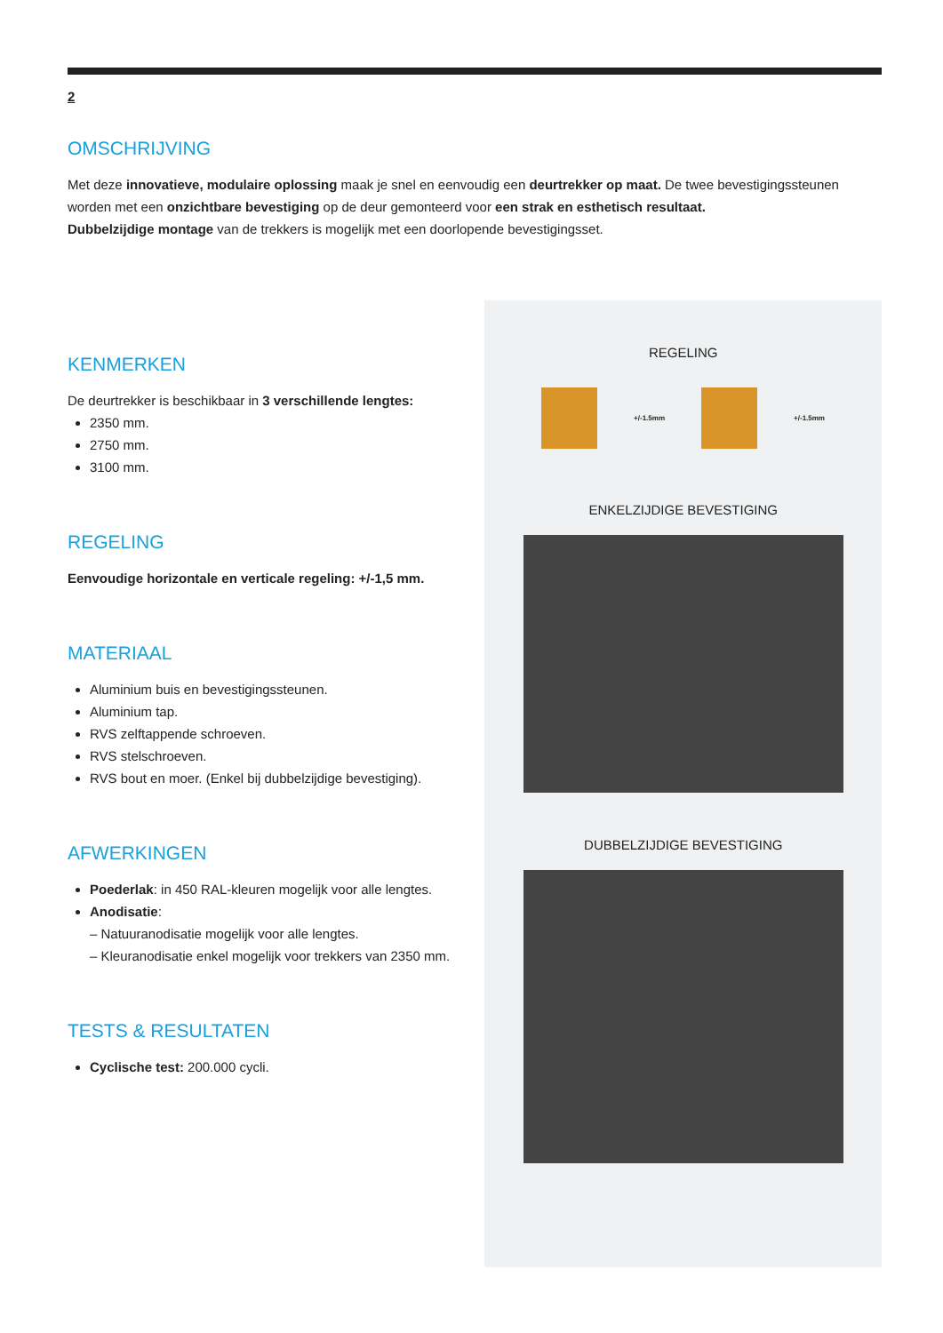2
OMSCHRIJVING
Met deze innovatieve, modulaire oplossing maak je snel en eenvoudig een deurtrekker op maat. De twee bevestigingssteunen worden met een onzichtbare bevestiging op de deur gemonteerd voor een strak en esthetisch resultaat.
Dubbelzijdige montage van de trekkers is mogelijk met een doorlopende bevestigingsset.
KENMERKEN
De deurtrekker is beschikbaar in 3 verschillende lengtes:
2350 mm.
2750 mm.
3100 mm.
REGELING
Eenvoudige horizontale en verticale regeling: +/-1,5 mm.
MATERIAAL
Aluminium buis en bevestigingssteunen.
Aluminium tap.
RVS zelftappende schroeven.
RVS stelschroeven.
RVS bout en moer. (Enkel bij dubbelzijdige bevestiging).
AFWERKINGEN
Poederlak: in 450 RAL-kleuren mogelijk voor alle lengtes.
Anodisatie:
– Natuuranodisatie mogelijk voor alle lengtes.
– Kleuranodisatie enkel mogelijk voor trekkers van 2350 mm.
TESTS & RESULTATEN
Cyclische test: 200.000 cycli.
REGELING
+/-1.5mm +/-1.5mm
ENKELZIJDIGE BEVESTIGING
DUBBELZIJDIGE BEVESTIGING